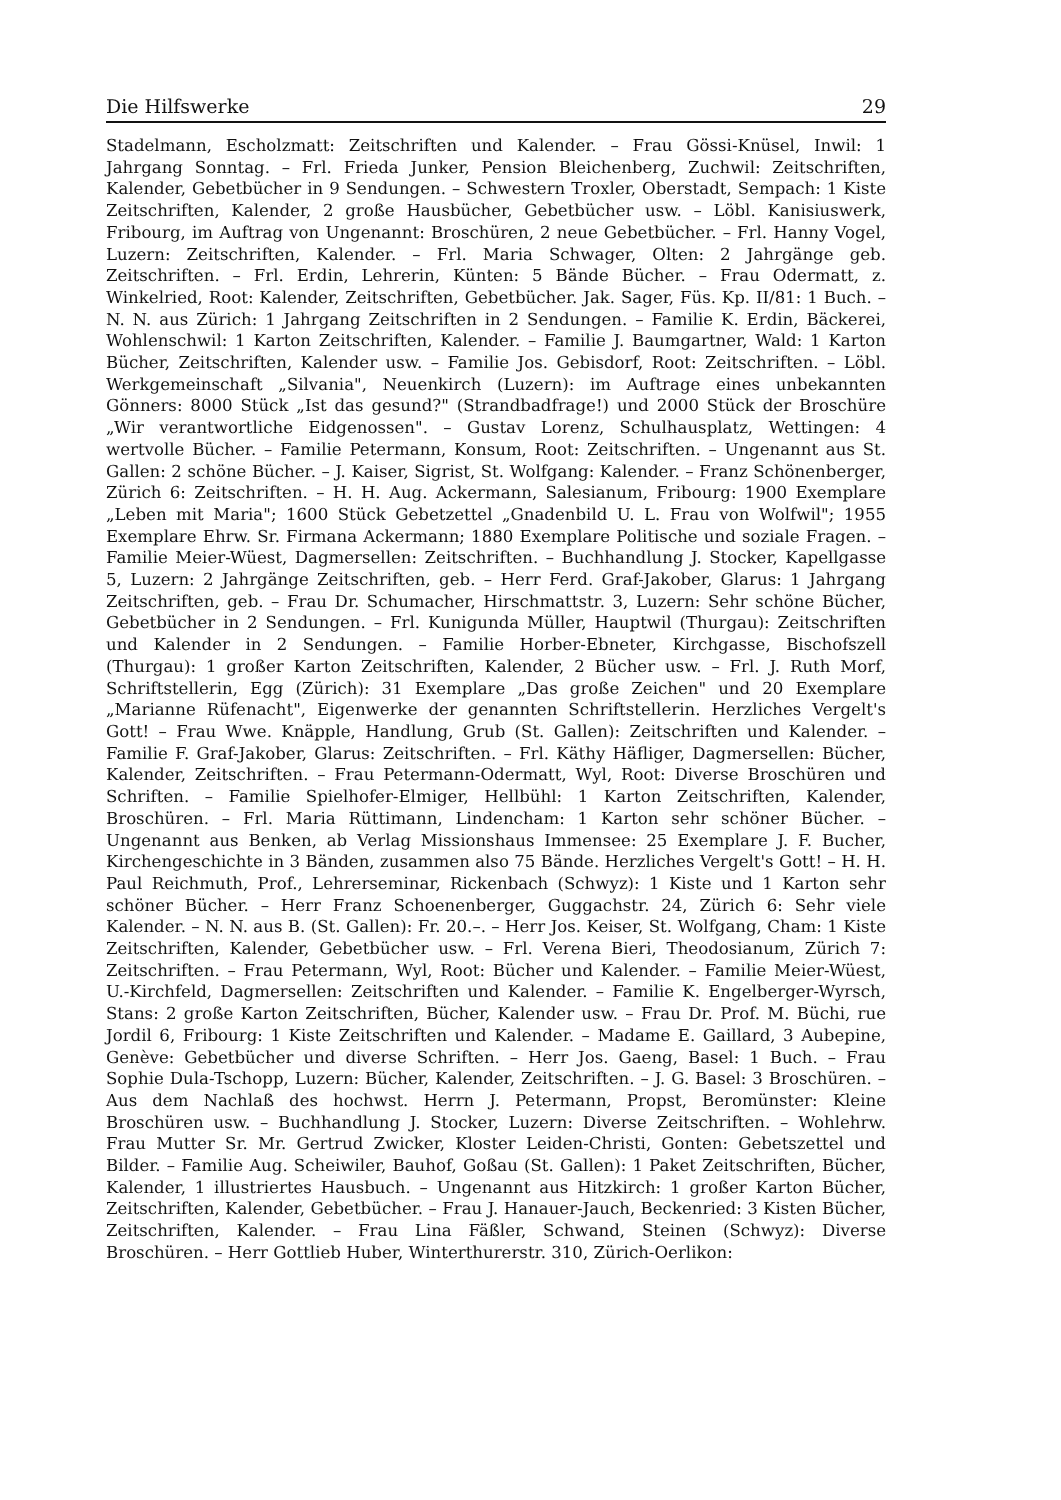Die Hilfswerke 29
Stadelmann, Escholzmatt: Zeitschriften und Kalender. – Frau Gössi-Knüsel, Inwil: 1 Jahrgang Sonntag. – Frl. Frieda Junker, Pension Bleichenberg, Zuchwil: Zeitschriften, Kalender, Gebetbücher in 9 Sendungen. – Schwestern Troxler, Oberstadt, Sempach: 1 Kiste Zeitschriften, Kalender, 2 große Hausbücher, Gebetbücher usw. – Löbl. Kanisiuswerk, Fribourg, im Auftrag von Ungenannt: Broschüren, 2 neue Gebetbücher. – Frl. Hanny Vogel, Luzern: Zeitschriften, Kalender. – Frl. Maria Schwager, Olten: 2 Jahrgänge geb. Zeitschriften. – Frl. Erdin, Lehrerin, Künten: 5 Bände Bücher. – Frau Odermatt, z. Winkelried, Root: Kalender, Zeitschriften, Gebetbücher. Jak. Sager, Füs. Kp. II/81: 1 Buch. – N. N. aus Zürich: 1 Jahrgang Zeitschriften in 2 Sendungen. – Familie K. Erdin, Bäckerei, Wohlenschwil: 1 Karton Zeitschriften, Kalender. – Familie J. Baumgartner, Wald: 1 Karton Bücher, Zeitschriften, Kalender usw. – Familie Jos. Gebisdorf, Root: Zeitschriften. – Löbl. Werkgemeinschaft „Silvania", Neuenkirch (Luzern): im Auftrage eines unbekannten Gönners: 8000 Stück „Ist das gesund?" (Strandbadfrage!) und 2000 Stück der Broschüre „Wir verantwortliche Eidgenossen". – Gustav Lorenz, Schulhausplatz, Wettingen: 4 wertvolle Bücher. – Familie Petermann, Konsum, Root: Zeitschriften. – Ungenannt aus St. Gallen: 2 schöne Bücher. – J. Kaiser, Sigrist, St. Wolfgang: Kalender. – Franz Schönenberger, Zürich 6: Zeitschriften. – H. H. Aug. Ackermann, Salesianum, Fribourg: 1900 Exemplare „Leben mit Maria"; 1600 Stück Gebetzettel „Gnadenbild U. L. Frau von Wolfwil"; 1955 Exemplare Ehrw. Sr. Firmana Ackermann; 1880 Exemplare Politische und soziale Fragen. – Familie Meier-Wüest, Dagmersellen: Zeitschriften. – Buchhandlung J. Stocker, Kapellgasse 5, Luzern: 2 Jahrgänge Zeitschriften, geb. – Herr Ferd. Graf-Jakober, Glarus: 1 Jahrgang Zeitschriften, geb. – Frau Dr. Schumacher, Hirschmattstr. 3, Luzern: Sehr schöne Bücher, Gebetbücher in 2 Sendungen. – Frl. Kunigunda Müller, Hauptwil (Thurgau): Zeitschriften und Kalender in 2 Sendungen. – Familie Horber-Ebneter, Kirchgasse, Bischofszell (Thurgau): 1 großer Karton Zeitschriften, Kalender, 2 Bücher usw. – Frl. J. Ruth Morf, Schriftstellerin, Egg (Zürich): 31 Exemplare „Das große Zeichen" und 20 Exemplare „Marianne Rüfenacht", Eigenwerke der genannten Schriftstellerin. Herzliches Vergelt's Gott! – Frau Wwe. Knäpple, Handlung, Grub (St. Gallen): Zeitschriften und Kalender. – Familie F. Graf-Jakober, Glarus: Zeitschriften. – Frl. Käthy Häfliger, Dagmersellen: Bücher, Kalender, Zeitschriften. – Frau Petermann-Odermatt, Wyl, Root: Diverse Broschüren und Schriften. – Familie Spielhofer-Elmiger, Hellbühl: 1 Karton Zeitschriften, Kalender, Broschüren. – Frl. Maria Rüttimann, Lindencham: 1 Karton sehr schöner Bücher. – Ungenannt aus Benken, ab Verlag Missionshaus Immensee: 25 Exemplare J. F. Bucher, Kirchengeschichte in 3 Bänden, zusammen also 75 Bände. Herzliches Vergelt's Gott! – H. H. Paul Reichmuth, Prof., Lehrerseminar, Rickenbach (Schwyz): 1 Kiste und 1 Karton sehr schöner Bücher. – Herr Franz Schoenenberger, Guggachstr. 24, Zürich 6: Sehr viele Kalender. – N. N. aus B. (St. Gallen): Fr. 20.–. – Herr Jos. Keiser, St. Wolfgang, Cham: 1 Kiste Zeitschriften, Kalender, Gebetbücher usw. – Frl. Verena Bieri, Theodosianum, Zürich 7: Zeitschriften. – Frau Petermann, Wyl, Root: Bücher und Kalender. – Familie Meier-Wüest, U.-Kirchfeld, Dagmersellen: Zeitschriften und Kalender. – Familie K. Engelberger-Wyrsch, Stans: 2 große Karton Zeitschriften, Bücher, Kalender usw. – Frau Dr. Prof. M. Büchi, rue Jordil 6, Fribourg: 1 Kiste Zeitschriften und Kalender. – Madame E. Gaillard, 3 Aubepine, Genève: Gebetbücher und diverse Schriften. – Herr Jos. Gaeng, Basel: 1 Buch. – Frau Sophie Dula-Tschopp, Luzern: Bücher, Kalender, Zeitschriften. – J. G. Basel: 3 Broschüren. – Aus dem Nachlaß des hochwst. Herrn J. Petermann, Propst, Beromünster: Kleine Broschüren usw. – Buchhandlung J. Stocker, Luzern: Diverse Zeitschriften. – Wohlehrw. Frau Mutter Sr. Mr. Gertrud Zwicker, Kloster Leiden-Christi, Gonten: Gebetszettel und Bilder. – Familie Aug. Scheiwiler, Bauhof, Goßau (St. Gallen): 1 Paket Zeitschriften, Bücher, Kalender, 1 illustriertes Hausbuch. – Ungenannt aus Hitzkirch: 1 großer Karton Bücher, Zeitschriften, Kalender, Gebetbücher. – Frau J. Hanauer-Jauch, Beckenried: 3 Kisten Bücher, Zeitschriften, Kalender. – Frau Lina Fäßler, Schwand, Steinen (Schwyz): Diverse Broschüren. – Herr Gottlieb Huber, Winterthurerstr. 310, Zürich-Oerlikon: